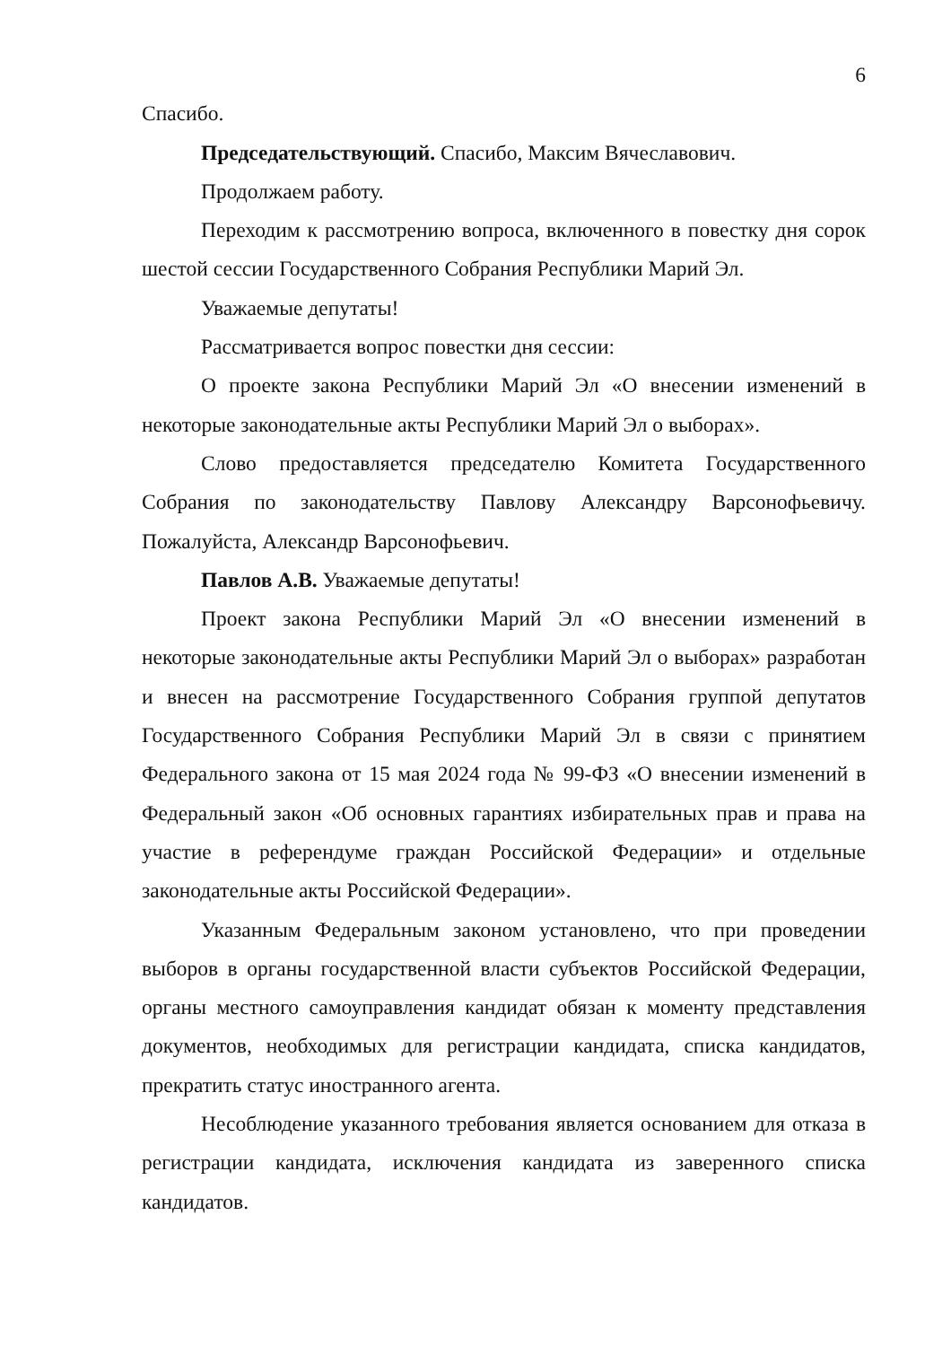6
Спасибо.
Председательствующий. Спасибо, Максим Вячеславович.
Продолжаем работу.
Переходим к рассмотрению вопроса, включенного в повестку дня сорок шестой сессии Государственного Собрания Республики Марий Эл.
Уважаемые депутаты!
Рассматривается вопрос повестки дня сессии:
О проекте закона Республики Марий Эл «О внесении изменений в некоторые законодательные акты Республики Марий Эл о выборах».
Слово предоставляется председателю Комитета Государственного Собрания по законодательству Павлову Александру Варсонофьевичу. Пожалуйста, Александр Варсонофьевич.
Павлов А.В. Уважаемые депутаты!
Проект закона Республики Марий Эл «О внесении изменений в некоторые законодательные акты Республики Марий Эл о выборах» разработан и внесен на рассмотрение Государственного Собрания группой депутатов Государственного Собрания Республики Марий Эл в связи с принятием Федерального закона от 15 мая 2024 года № 99-ФЗ «О внесении изменений в Федеральный закон «Об основных гарантиях избирательных прав и права на участие в референдуме граждан Российской Федерации» и отдельные законодательные акты Российской Федерации».
Указанным Федеральным законом установлено, что при проведении выборов в органы государственной власти субъектов Российской Федерации, органы местного самоуправления кандидат обязан к моменту представления документов, необходимых для регистрации кандидата, списка кандидатов, прекратить статус иностранного агента.
Несоблюдение указанного требования является основанием для отказа в регистрации кандидата, исключения кандидата из заверенного списка кандидатов.